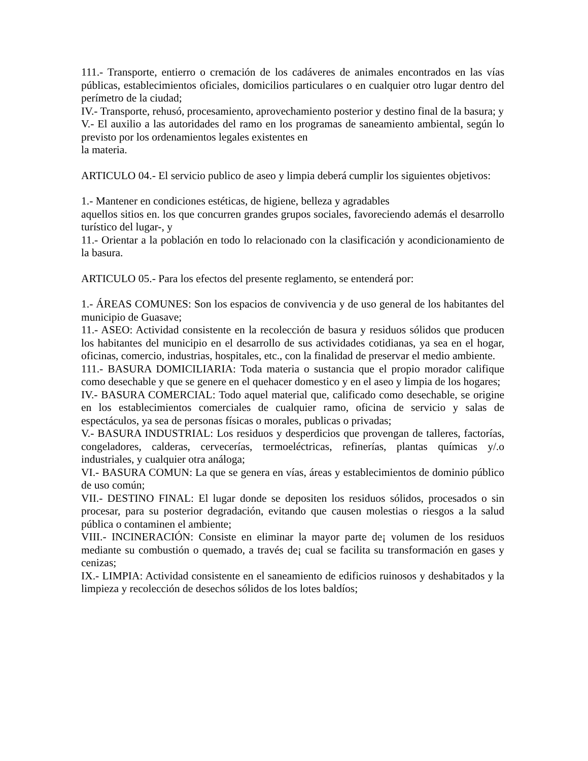111.- Transporte, entierro o cremación de los cadáveres de animales encontrados en las vías públicas, establecimientos oficiales, domicilios particulares o en cualquier otro lugar dentro del perímetro de la ciudad;
IV.- Transporte, rehusó, procesamiento, aprovechamiento posterior y destino final de la basura; y
V.- El auxilio a las autoridades del ramo en los programas de saneamiento ambiental, según lo previsto por los ordenamientos legales existentes en
la materia.
ARTICULO 04.- El servicio publico de aseo y limpia deberá cumplir los siguientes objetivos:
1.- Mantener en condiciones estéticas, de higiene, belleza y agradables
aquellos sitios en. los que concurren grandes grupos sociales, favoreciendo además el desarrollo turístico del lugar-, y
11.- Orientar a la población en todo lo relacionado con la clasificación y acondicionamiento de la basura.
ARTICULO 05.- Para los efectos del presente reglamento, se entenderá por:
1.- ÁREAS COMUNES: Son los espacios de convivencia y de uso general de los habitantes del municipio de Guasave;
11.- ASEO: Actividad consistente en la recolección de basura y residuos sólidos que producen los habitantes del municipio en el desarrollo de sus actividades cotidianas, ya sea en el hogar, oficinas, comercio, industrias, hospitales, etc., con la finalidad de preservar el medio ambiente.
111.- BASURA DOMICILIARIA: Toda materia o sustancia que el propio morador califique como desechable y que se genere en el quehacer domestico y en el aseo y limpia de los hogares;
IV.- BASURA COMERCIAL: Todo aquel material que, calificado como desechable, se origine en los establecimientos comerciales de cualquier ramo, oficina de servicio y salas de espectáculos, ya sea de personas físicas o morales, publicas o privadas;
V.- BASURA INDUSTRIAL: Los residuos y desperdicios que provengan de talleres, factorías, congeladores, calderas, cervecerías, termoeléctricas, refinerías, plantas químicas y/.o industriales, y cualquier otra análoga;
VI.- BASURA COMUN: La que se genera en vías, áreas y establecimientos de dominio público de uso común;
VII.- DESTINO FINAL: El lugar donde se depositen los residuos sólidos, procesados o sin procesar, para su posterior degradación, evitando que causen molestias o riesgos a la salud pública o contaminen el ambiente;
VIII.- INCINERACIÓN: Consiste en eliminar la mayor parte de¡ volumen de los residuos mediante su combustión o quemado, a través de¡ cual se facilita su transformación en gases y cenizas;
IX.- LIMPIA: Actividad consistente en el saneamiento de edificios ruinosos y deshabitados y la limpieza y recolección de desechos sólidos de los lotes baldíos;